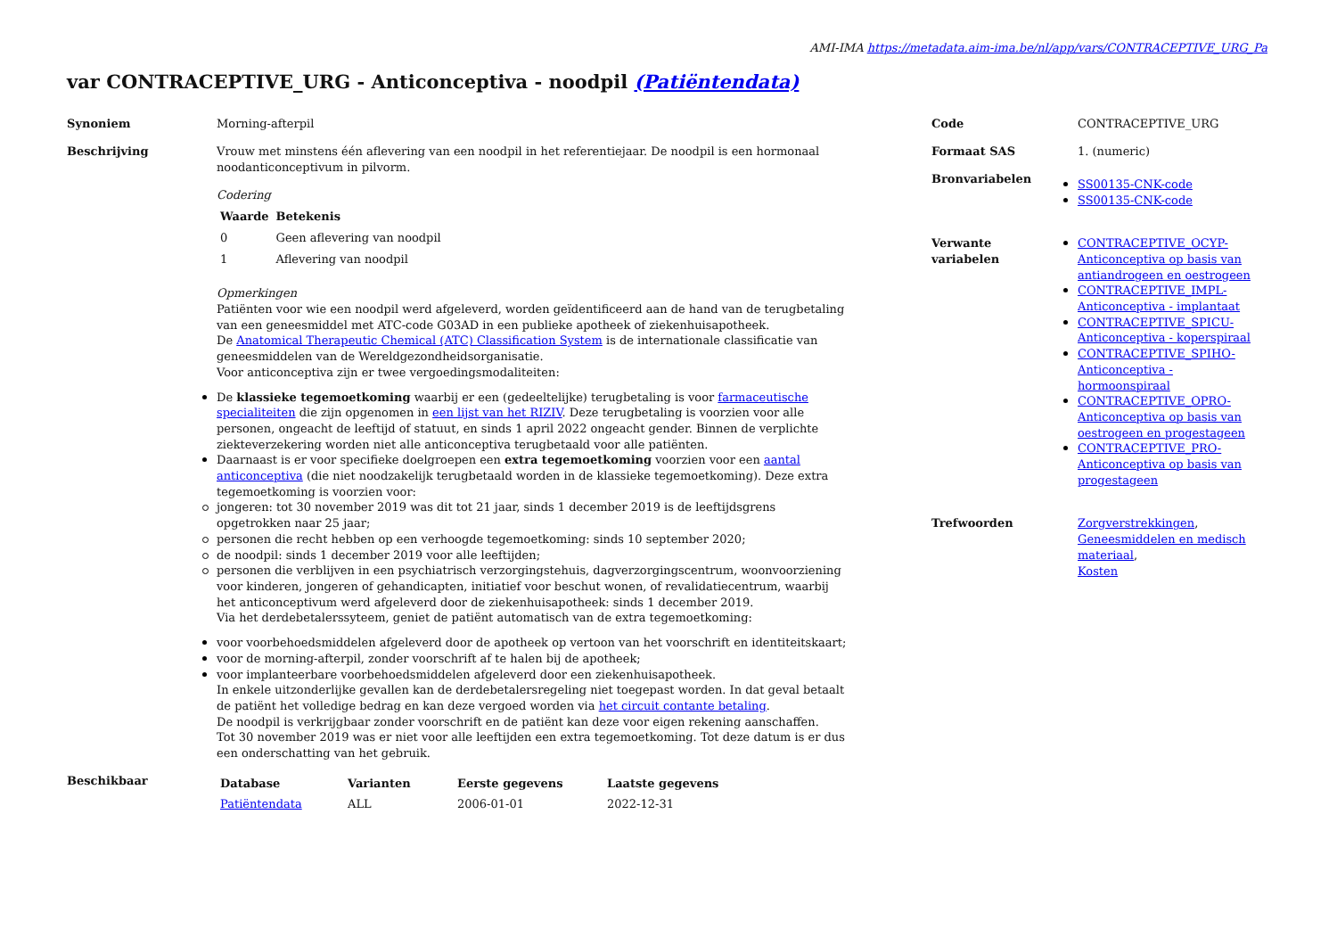AMI-IMA https://metadata.aim-ima.be/nl/app/vars/CONTRACEPTIVE_URG_Pa
var CONTRACEPTIVE_URG - Anticonceptiva - noodpil (Patiëntendata)
Synoniem Morning-afterpil
Beschrijving Vrouw met minstens één aflevering van een noodpil in het referentiejaar. De noodpil is een hormonaal noodanticonceptivum in pilvorm.
Codering
| Waarde | Betekenis |
| --- | --- |
| 0 | Geen aflevering van noodpil |
| 1 | Aflevering van noodpil |
Opmerkingen
Patiënten voor wie een noodpil werd afgeleverd, worden geïdentificeerd aan de hand van de terugbetaling van een geneesmiddel met ATC-code G03AD in een publieke apotheek of ziekenhuisapotheek.
De Anatomical Therapeutic Chemical (ATC) Classification System is de internationale classificatie van geneesmiddelen van de Wereldgezondheidsorganisatie.
Voor anticonceptiva zijn er twee vergoedingsmodaliteiten:
De klassieke tegemoetkoming waarbij er een (gedeeltelijke) terugbetaling is voor farmaceutische specialiteiten die zijn opgenomen in een lijst van het RIZIV. Deze terugbetaling is voorzien voor alle personen, ongeacht de leeftijd of statuut, en sinds 1 april 2022 ongeacht gender. Binnen de verplichte ziekteverzekering worden niet alle anticonceptiva terugbetaald voor alle patiënten.
Daarnaast is er voor specifieke doelgroepen een extra tegemoetkoming voorzien voor een aantal anticonceptiva (die niet noodzakelijk terugbetaald worden in de klassieke tegemoetkoming). Deze extra tegemoetkoming is voorzien voor:
jongeren: tot 30 november 2019 was dit tot 21 jaar, sinds 1 december 2019 is de leeftijdsgrens opgetrokken naar 25 jaar;
personen die recht hebben op een verhoogde tegemoetkoming: sinds 10 september 2020;
de noodpil: sinds 1 december 2019 voor alle leeftijden;
personen die verblijven in een psychiatrisch verzorgingstehuis, dagverzorgingscentrum, woonvoorziening voor kinderen, jongeren of gehandicapten, initiatief voor beschut wonen, of revalidatiecentrum, waarbij het anticonceptivum werd afgeleverd door de ziekenhuisapotheek: sinds 1 december 2019.
Via het derdebetalerssyteem, geniet de patiënt automatisch van de extra tegemoetkoming:
voor voorbehoedsmiddelen afgeleverd door de apotheek op vertoon van het voorschrift en identiteitskaart;
voor de morning-afterpil, zonder voorschrift af te halen bij de apotheek;
voor implanteerbare voorbehoedsmiddelen afgeleverd door een ziekenhuisapotheek.
In enkele uitzonderlijke gevallen kan de derdebetalersregeling niet toegepast worden. In dat geval betaalt de patiënt het volledige bedrag en kan deze vergoed worden via het circuit contante betaling.
De noodpil is verkrijgbaar zonder voorschrift en de patiënt kan deze voor eigen rekening aanschaffen.
Tot 30 november 2019 was er niet voor alle leeftijden een extra tegemoetkoming. Tot deze datum is er dus een onderschatting van het gebruik.
Beschikbaar
| Database | Varianten | Eerste gegevens | Laatste gegevens |
| --- | --- | --- | --- |
| Patiëntendata | ALL | 2006-01-01 | 2022-12-31 |
Code CONTRACEPTIVE_URG
Formaat SAS 1. (numeric)
Bronvariabelen
SS00135-CNK-code
SS00135-CNK-code
Verwante
variabelen
CONTRACEPTIVE_OCYP-Anticonceptiva op basis van antiandrogeen en oestrogeen
CONTRACEPTIVE_IMPL-Anticonceptiva - implantaat
CONTRACEPTIVE_SPICU-Anticonceptiva - koperspiraal
CONTRACEPTIVE_SPIHO-Anticonceptiva - hormoonspiraal
CONTRACEPTIVE_OPRO-Anticonceptiva op basis van oestrogeen en progestageen
CONTRACEPTIVE_PRO-Anticonceptiva op basis van progestageen
Trefwoorden Zorgverstrekkingen,
Geneesmiddelen en medisch materiaal,
Kosten